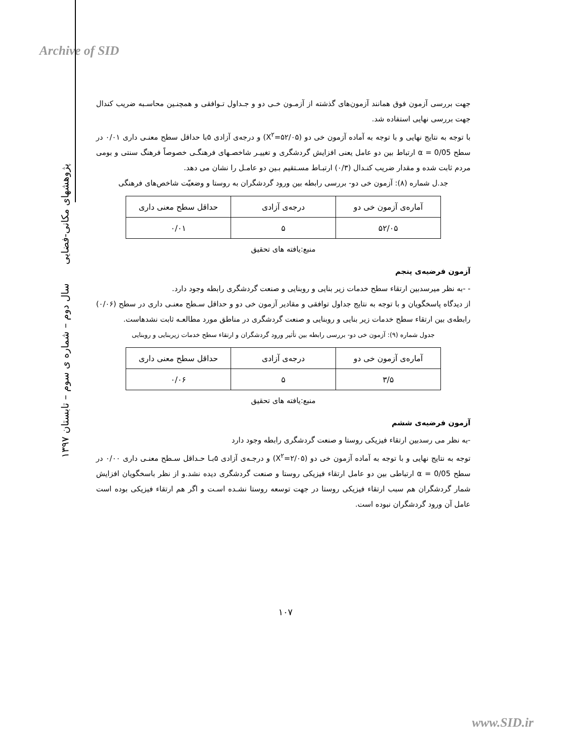Archive of SID
پژوهشهای مکانی-فضایی سال دوم – شماره ی سوم – تابستان ۱۳۹۷
جهت بررسی آزمون فوق همانند آزمون‌های گذشته از آزمـون خـی دو و جـداول تـوافقی و همچنـین محاسـبه ضریب کندال جهت بررسی نهایی استفاده شد.
با توجه به نتایج نهایی و با توجه به آماده آزمون خی دو (X<sup>۲</sup>=۵۲/۰۵) و درجه‌ی آزادی ۵با حداقل سطح معنـی داری ۰/۰۱ در سطح α = 0/05 ارتباط بین دو عامل یعنی افزایش گردشگری و تغییـر شاخصـهای فرهنگـی خصوصاً فرهنگ سنتی و بومی مردم ثابت شده و مقدار ضریب کنـدال (۰/۳) ارتبـاط مسـتقیم بـین دو عامـل را نشان می دهد.
جد.ل شماره (۸): آزمون خی دو- بررسی رابطه بین ورود گردشگران به روستا و وضعیّت شاخص‌های فرهنگی
| آماره‌ی آزمون خی دو | درجه‌ی آزادی | حداقل سطح معنی داری |
| ۵۲/۰۵ | ۵ | ۰/۰۱ |
منبع:یافته های تحقیق
آزمون فرضیه‌ی پنجم
- -به نظر میرسدبین ارتقاء سطح خدمات زیر بنایی و روبنایی و صنعت گردشگری رابطه وجود دارد.
از دیدگاه پاسخگویان و با توجه به نتایج جداول توافقی و مقادیر آزمون خی دو و حداقل سـطح معنـی داری در سطح (۰/۰۶) رابطه‌ی بین ارتقاء سطح خدمات زیر بنایی و روبنایی و صنعت گردشگری در مناطق مورد مطالعـه ثابت نشدهاست.
جدول شماره (۹): آزمون خی دو- بررسی رابطه بین تأثیر ورود گردشگران و ارتقاء سطح خدمات زیربنایی و روبنایی
| آماره‌ی آزمون خی دو | درجه‌ی آزادی | حداقل سطح معنی داری |
| ۳/۵ | ۵ | ۰/۰۶ |
منبع:یافته های تحقیق
آزمون فرضیه‌ی ششم
-به نظر می رسدبین ارتقاء فیزیکی روستا و صنعت گردشگری رابطه وجود دارد
توجه به نتایج نهایی و با توجه به آماده آزمون خی دو (X<sup>۲</sup>=۲/۰۵) و درجـه‌ی آزادی ۵بـا حـداقل سـطح معنـی داری ۰/۰۰ در سطح α = 0/05 ارتباطی بین دو عامل ارتقاء فیزیکی روستا و صنعت گردشگری دیده نشد.و از نظر باسخگویان افزایش شمار گردشگران هم سبب ارتقاء فیزیکی روستا در جهت توسعه روستا نشـده اسـت و اگر هم ارتقاء فیزیکی بوده است عامل آن ورود گردشگران نبوده است.
۱۰۷
www.SID.ir